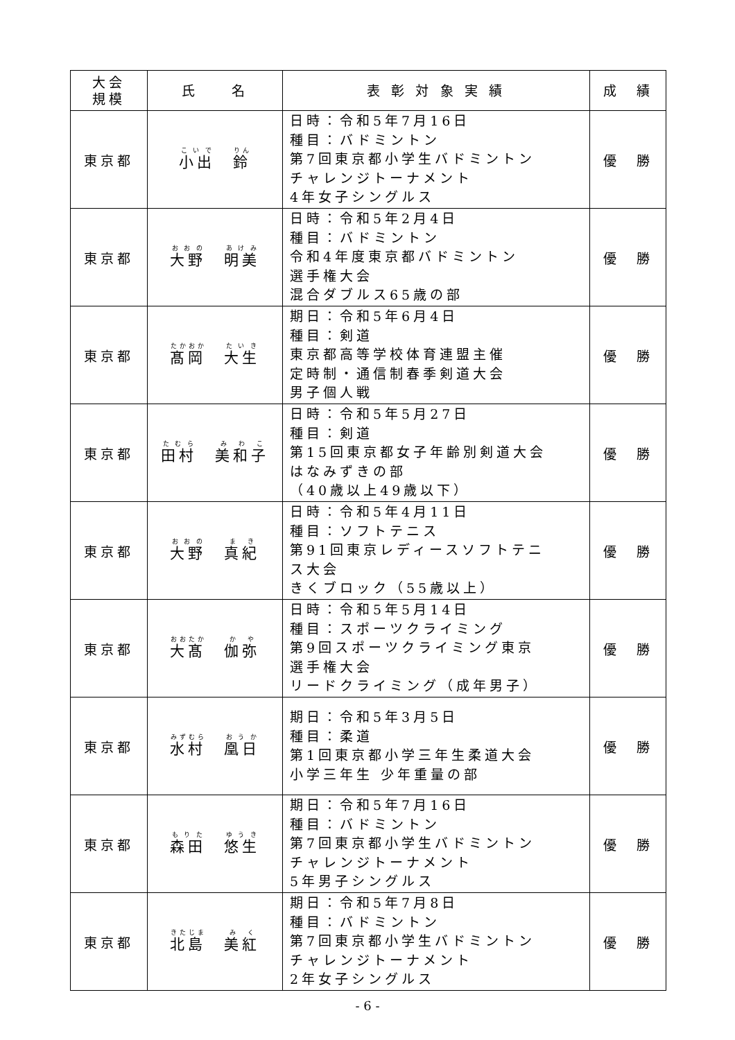| 大会 規模 | 氏 名 | 表 彰 対 象 実 績 | 成 績 |
| --- | --- | --- | --- |
| 東京都 | 小出 鈴 | 日時：令和5年7月16日 種目：バドミントン 第7回東京都小学生バドミントン チャレンジトーナメント 4年女子シングルス | 優 勝 |
| 東京都 | 大野 明美 | 日時：令和5年2月4日 種目：バドミントン 令和4年度東京都バドミントン 選手権大会 混合ダブルス65歳の部 | 優 勝 |
| 東京都 | 髙岡 大生 | 期日：令和5年6月4日 種目：剣道 東京都高等学校体育連盟主催 定時制・通信制春季剣道大会 男子個人戦 | 優 勝 |
| 東京都 | 田村 美和子 | 日時：令和5年5月27日 種目：剣道 第15回東京都女子年齢別剣道大会 はなみずきの部 （40歳以上49歳以下） | 優 勝 |
| 東京都 | 大野 真紀 | 日時：令和5年4月11日 種目：ソフトテニス 第91回東京レディースソフトテニ ス大会 きくブロック（55歳以上） | 優 勝 |
| 東京都 | 大髙 伽弥 | 日時：令和5年5月14日 種目：スポーツクライミング 第9回スポーツクライミング東京 選手権大会 リードクライミング（成年男子） | 優 勝 |
| 東京都 | 水村 凰日 | 期日：令和5年3月5日 種目：柔道 第1回東京都小学三年生柔道大会 小学三年生 少年重量の部 | 優 勝 |
| 東京都 | 森田 悠生 | 期日：令和5年7月16日 種目：バドミントン 第7回東京都小学生バドミントン チャレンジトーナメント 5年男子シングルス | 優 勝 |
| 東京都 | 北島 美紅 | 期日：令和5年7月8日 種目：バドミントン 第7回東京都小学生バドミントン チャレンジトーナメント 2年女子シングルス | 優 勝 |
- 6 -